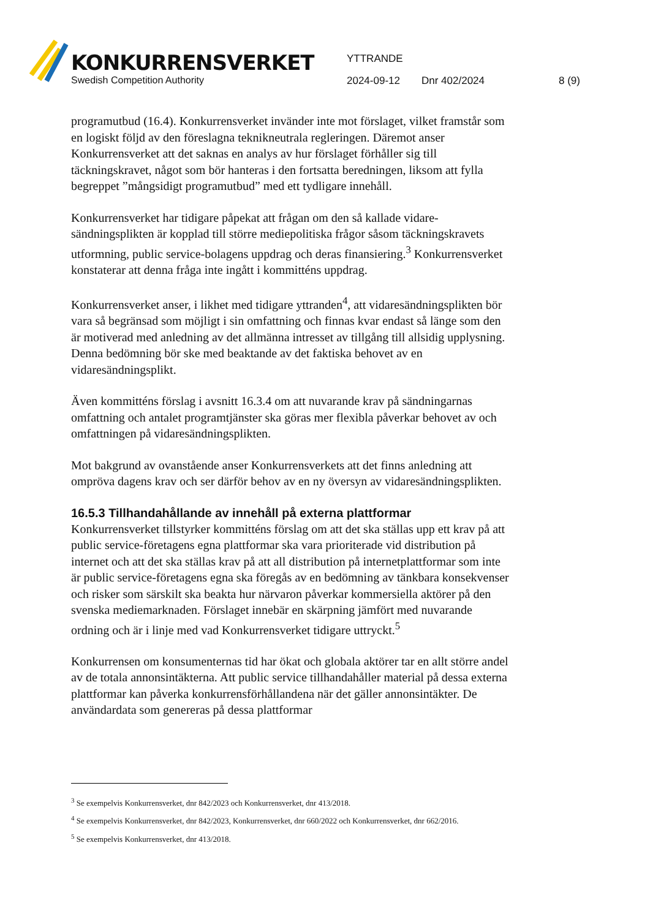KONKURRENSVERKET
Swedish Competition Authority
YTTRANDE
2024-09-12 Dnr 402/2024 8 (9)
programutbud (16.4). Konkurrensverket invänder inte mot förslaget, vilket fram­står som en logiskt följd av den föreslagna teknikneutrala regleringen. Däremot anser Konkurrensverket att det saknas en analys av hur förslaget förhåller sig till täckningskravet, något som bör hanteras i den fortsatta beredningen, liksom att fylla begreppet ”mångsidigt programutbud” med ett tydligare innehåll.
Konkurrensverket har tidigare påpekat att frågan om den så kallade vidare­sändningsplikten är kopplad till större mediepolitiska frågor såsom täcknings­kravets utformning, public service-bolagens uppdrag och deras finansiering.<sup>3</sup> Konkurrensverket konstaterar att denna fråga inte ingått i kommitténs uppdrag.
Konkurrensverket anser, i likhet med tidigare yttranden<sup>4</sup>, att vidaresändnings­plikten bör vara så begränsad som möjligt i sin omfattning och finnas kvar endast så länge som den är motiverad med anledning av det allmänna intresset av till­gång till allsidig upplysning. Denna bedömning bör ske med beaktande av det faktiska behovet av en vidaresändningsplikt.
Även kommitténs förslag i avsnitt 16.3.4 om att nuvarande krav på sändningarnas omfattning och antalet programtjänster ska göras mer flexibla påverkar behovet av och omfattningen på vidaresändningsplikten.
Mot bakgrund av ovanstående anser Konkurrensverkets att det finns anledning att ompröva dagens krav och ser därför behov av en ny översyn av vidare­sändningsplikten.
16.5.3 Tillhandahållande av innehåll på externa plattformar
Konkurrensverket tillstyrker kommitténs förslag om att det ska ställas upp ett krav på att public service-företagens egna plattformar ska vara prioriterade vid distribution på internet och att det ska ställas krav på att all distribution på internetplattformar som inte är public service-företagens egna ska föregås av en bedömning av tänkbara konsekvenser och risker som särskilt ska beakta hur närvaron påverkar kommersiella aktörer på den svenska mediemarknaden. Förslaget innebär en skärpning jämfört med nuvarande ordning och är i linje med vad Konkurrensverket tidigare uttryckt.<sup>5</sup>
Konkurrensen om konsumenternas tid har ökat och globala aktörer tar en allt större andel av de totala annonsintäkterna. Att public service tillhandahåller material på dessa externa plattformar kan påverka konkurrensförhållandena när det gäller annonsintäkter. De användardata som genereras på dessa plattformar
<sup>3</sup> Se exempelvis Konkurrensverket, dnr 842/2023 och Konkurrensverket, dnr 413/2018.
<sup>4</sup> Se exempelvis Konkurrensverket, dnr 842/2023, Konkurrensverket, dnr 660/2022 och Konkurrensverket, dnr 662/2016.
<sup>5</sup> Se exempelvis Konkurrensverket, dnr 413/2018.